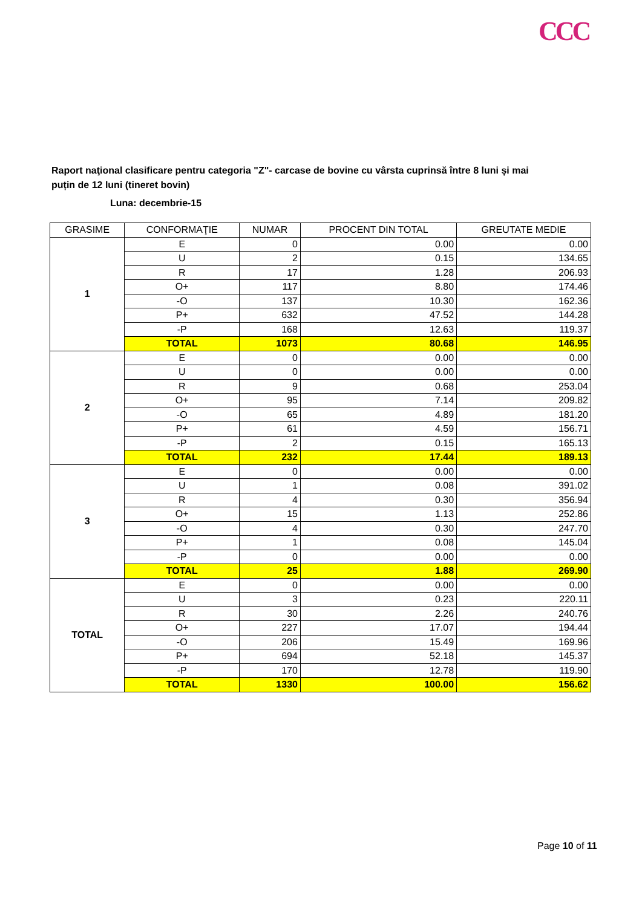CCC
Raport naţional clasificare pentru categoria "Z"- carcase de bovine cu vârsta cuprinsă între 8 luni și mai puțin de 12 luni (tineret bovin)
Luna: decembrie-15
| GRASIME | CONFORMAŢIE | NUMAR | PROCENT DIN TOTAL | GREUTATE MEDIE |
| --- | --- | --- | --- | --- |
| 1 | E | 0 | 0.00 | 0.00 |
| | U | 2 | 0.15 | 134.65 |
| | R | 17 | 1.28 | 206.93 |
| | O+ | 117 | 8.80 | 174.46 |
| | -O | 137 | 10.30 | 162.36 |
| | P+ | 632 | 47.52 | 144.28 |
| | -P | 168 | 12.63 | 119.37 |
| | TOTAL | 1073 | 80.68 | 146.95 |
| 2 | E | 0 | 0.00 | 0.00 |
| | U | 0 | 0.00 | 0.00 |
| | R | 9 | 0.68 | 253.04 |
| | O+ | 95 | 7.14 | 209.82 |
| | -O | 65 | 4.89 | 181.20 |
| | P+ | 61 | 4.59 | 156.71 |
| | -P | 2 | 0.15 | 165.13 |
| | TOTAL | 232 | 17.44 | 189.13 |
| 3 | E | 0 | 0.00 | 0.00 |
| | U | 1 | 0.08 | 391.02 |
| | R | 4 | 0.30 | 356.94 |
| | O+ | 15 | 1.13 | 252.86 |
| | -O | 4 | 0.30 | 247.70 |
| | P+ | 1 | 0.08 | 145.04 |
| | -P | 0 | 0.00 | 0.00 |
| | TOTAL | 25 | 1.88 | 269.90 |
| TOTAL | E | 0 | 0.00 | 0.00 |
| | U | 3 | 0.23 | 220.11 |
| | R | 30 | 2.26 | 240.76 |
| | O+ | 227 | 17.07 | 194.44 |
| | -O | 206 | 15.49 | 169.96 |
| | P+ | 694 | 52.18 | 145.37 |
| | -P | 170 | 12.78 | 119.90 |
| | TOTAL | 1330 | 100.00 | 156.62 |
Page 10 of 11